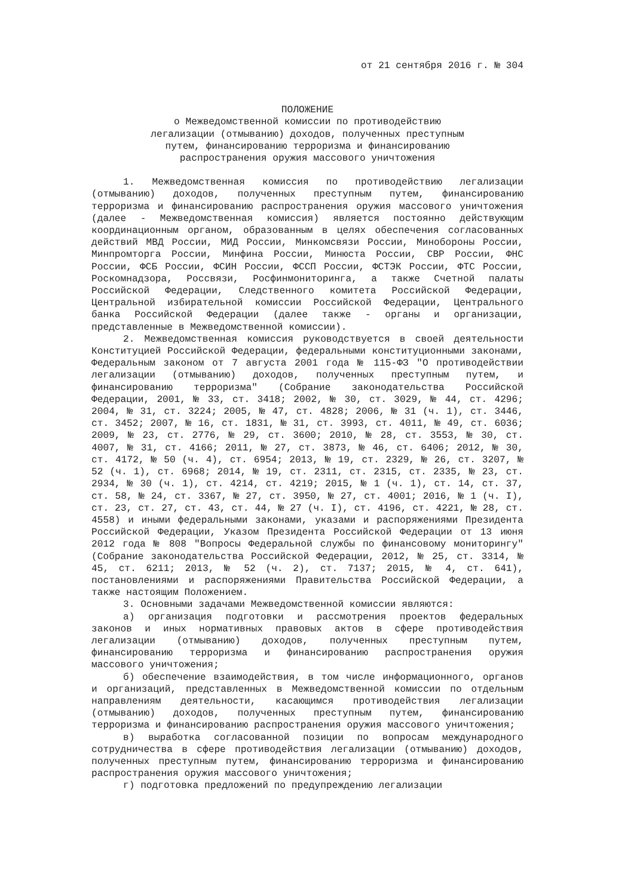от 21 сентября 2016 г. № 304
ПОЛОЖЕНИЕ
о Межведомственной комиссии по противодействию
легализации (отмыванию) доходов, полученных преступным
путем, финансированию терроризма и финансированию
распространения оружия массового уничтожения
1. Межведомственная комиссия по противодействию легализации (отмыванию) доходов, полученных преступным путем, финансированию терроризма и финансированию распространения оружия массового уничтожения (далее - Межведомственная комиссия) является постоянно действующим координационным органом, образованным в целях обеспечения согласованных действий МВД России, МИД России, Минкомсвязи России, Минобороны России, Минпромторга России, Минфина России, Минюста России, СВР России, ФНС России, ФСБ России, ФСИН России, ФССП России, ФСТЭК России, ФТС России, Роскомнадзора, Россвязи, Росфинмониторинга, а также Счетной палаты Российской Федерации, Следственного комитета Российской Федерации, Центральной избирательной комиссии Российской Федерации, Центрального банка Российской Федерации (далее также - органы и организации, представленные в Межведомственной комиссии).
2. Межведомственная комиссия руководствуется в своей деятельности Конституцией Российской Федерации, федеральными конституционными законами, Федеральным законом от 7 августа 2001 года № 115-ФЗ "О противодействии легализации (отмыванию) доходов, полученных преступным путем, и финансированию терроризма" (Собрание законодательства Российской Федерации, 2001, № 33, ст. 3418; 2002, № 30, ст. 3029, № 44, ст. 4296; 2004, № 31, ст. 3224; 2005, № 47, ст. 4828; 2006, № 31 (ч. 1), ст. 3446, ст. 3452; 2007, № 16, ст. 1831, № 31, ст. 3993, ст. 4011, № 49, ст. 6036; 2009, № 23, ст. 2776, № 29, ст. 3600; 2010, № 28, ст. 3553, № 30, ст. 4007, № 31, ст. 4166; 2011, № 27, ст. 3873, № 46, ст. 6406; 2012, № 30, ст. 4172, № 50 (ч. 4), ст. 6954; 2013, № 19, ст. 2329, № 26, ст. 3207, № 52 (ч. 1), ст. 6968; 2014, № 19, ст. 2311, ст. 2315, ст. 2335, № 23, ст. 2934, № 30 (ч. 1), ст. 4214, ст. 4219; 2015, № 1 (ч. 1), ст. 14, ст. 37, ст. 58, № 24, ст. 3367, № 27, ст. 3950, № 27, ст. 4001; 2016, № 1 (ч. I), ст. 23, ст. 27, ст. 43, ст. 44, № 27 (ч. I), ст. 4196, ст. 4221, № 28, ст. 4558) и иными федеральными законами, указами и распоряжениями Президента Российской Федерации, Указом Президента Российской Федерации от 13 июня 2012 года № 808 "Вопросы Федеральной службы по финансовому мониторингу" (Собрание законодательства Российской Федерации, 2012, № 25, ст. 3314, № 45, ст. 6211; 2013, № 52 (ч. 2), ст. 7137; 2015, № 4, ст. 641), постановлениями и распоряжениями Правительства Российской Федерации, а также настоящим Положением.
3. Основными задачами Межведомственной комиссии являются:
а) организация подготовки и рассмотрения проектов федеральных законов и иных нормативных правовых актов в сфере противодействия легализации (отмыванию) доходов, полученных преступным путем, финансированию терроризма и финансированию распространения оружия массового уничтожения;
б) обеспечение взаимодействия, в том числе информационного, органов и организаций, представленных в Межведомственной комиссии по отдельным направлениям деятельности, касающимся противодействия легализации (отмыванию) доходов, полученных преступным путем, финансированию терроризма и финансированию распространения оружия массового уничтожения;
в) выработка согласованной позиции по вопросам международного сотрудничества в сфере противодействия легализации (отмыванию) доходов, полученных преступным путем, финансированию терроризма и финансированию распространения оружия массового уничтожения;
г) подготовка предложений по предупреждению легализации